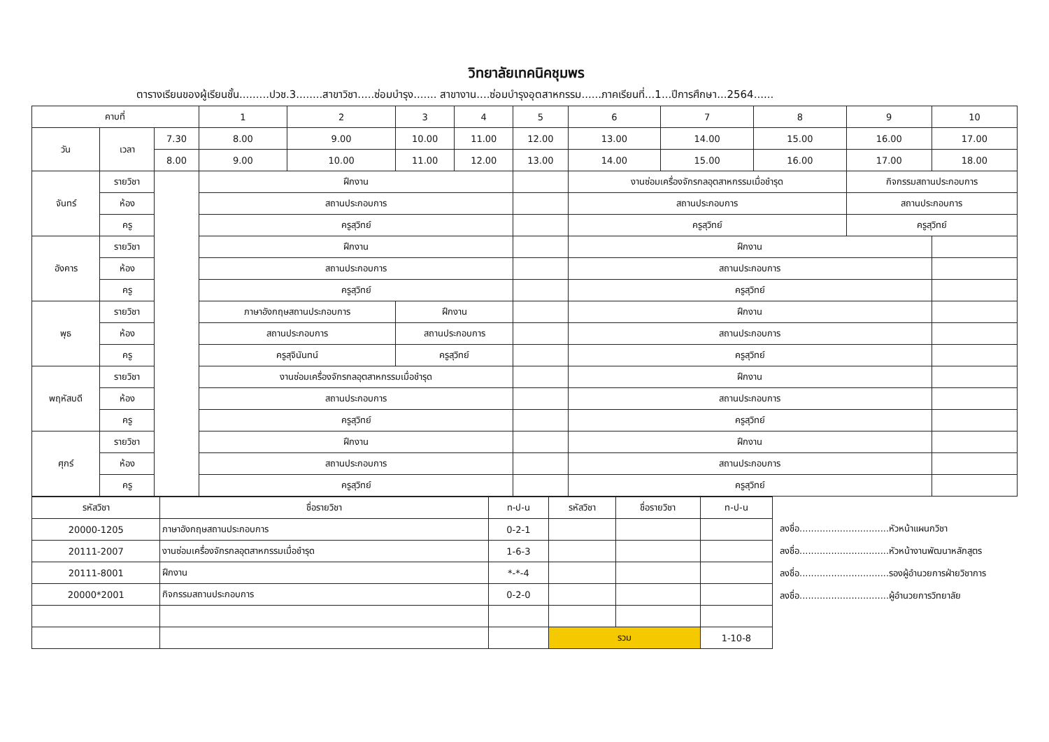วิทยาลัยเทคนิคชุมพร
ตารางเรียนของผู้เรียนชั้น.........ปวช.3........สาขาวิชา.....ซ่อมบำรุง....... สาขางาน....ซ่อมบำรุงอุตสาหกรรม......ภาคเรียนที่...1...ปีการศึกษา...2564......
| คาบที่ | | | 1 | 2 | 3 | 4 | 5 | 6 | 7 | 8 | 9 | 10 |
| --- | --- | --- | --- | --- | --- | --- | --- | --- | --- | --- | --- | --- |
| วัน | เวลา | 7.30 | 8.00 | 9.00 | 10.00 | 11.00 | 12.00 | 13.00 | 14.00 | 15.00 | 16.00 | 17.00 |
| | | 8.00 | 9.00 | 10.00 | 11.00 | 12.00 | 13.00 | 14.00 | 15.00 | 16.00 | 17.00 | 18.00 |
| จันทร์ | รายวิชา | | ฝึกงาน | | | | | งานซ่อมเครื่องจักรกลอุตสาหกรรมเมื่อชำรุด | | | กิจกรรมสถานประกอบการ | |
| | ห้อง | | สถานประกอบการ | | | | | สถานประกอบการ | | | สถานประกอบการ | |
| | ครู | | ครูสุวิทย์ | | | | | ครูสุวิทย์ | | | ครูสุวิทย์ | |
| อังคาร | รายวิชา | | ฝึกงาน | | | | | ฝึกงาน | | | | |
| | ห้อง | | สถานประกอบการ | | | | | สถานประกอบการ | | | | |
| | ครู | | ครูสุวิทย์ | | | | | ครูสุวิทย์ | | | | |
| พุธ | รายวิชา | | ภาษาอังกฤษสถานประกอบการ | | ฝึกงาน | | | ฝึกงาน | | | | |
| | ห้อง | | สถานประกอบการ | | สถานประกอบการ | | | สถานประกอบการ | | | | |
| | ครู | | ครูสุจินันทน์ | | ครูสุวิทย์ | | | ครูสุวิทย์ | | | | |
| พฤหัสบดี | รายวิชา | | งานซ่อมเครื่องจักรกลอุตสาหกรรมเมื่อชำรุด | | | | | ฝึกงาน | | | | |
| | ห้อง | | สถานประกอบการ | | | | | สถานประกอบการ | | | | |
| | ครู | | ครูสุวิทย์ | | | | | ครูสุวิทย์ | | | | |
| ศุกร์ | รายวิชา | | ฝึกงาน | | | | | ฝึกงาน | | | | |
| | ห้อง | | สถานประกอบการ | | | | | สถานประกอบการ | | | | |
| | ครู | | ครูสุวิทย์ | | | | | ครูสุวิทย์ | | | | |
| รหัสวิชา | ชื่อรายวิชา | ท-ป-น | รหัสวิชา | ชื่อรายวิชา | ท-ป-น |
| --- | --- | --- | --- | --- | --- |
| 20000-1205 | ภาษาอังกฤษสถานประกอบการ | 0-2-1 | | | |
| 20111-2007 | งานซ่อมเครื่องจักรกลอุตสาหกรรมเมื่อชำรุด | 1-6-3 | | | |
| 20111-8001 | ฝึกงาน | *-*-4 | | | |
| 20000*2001 | กิจกรรมสถานประกอบการ | 0-2-0 | | | |
| | | | รวม | | 1-10-8 |
ลงชื่อ...............................หัวหน้าแผนกวิชา
ลงชื่อ...............................หัวหน้างานพัฒนาหลักสูตร
ลงชื่อ...............................รองผู้อำนวยการฝ่ายวิชาการ
ลงชื่อ...............................ผู้อำนวยการวิทยาลัย